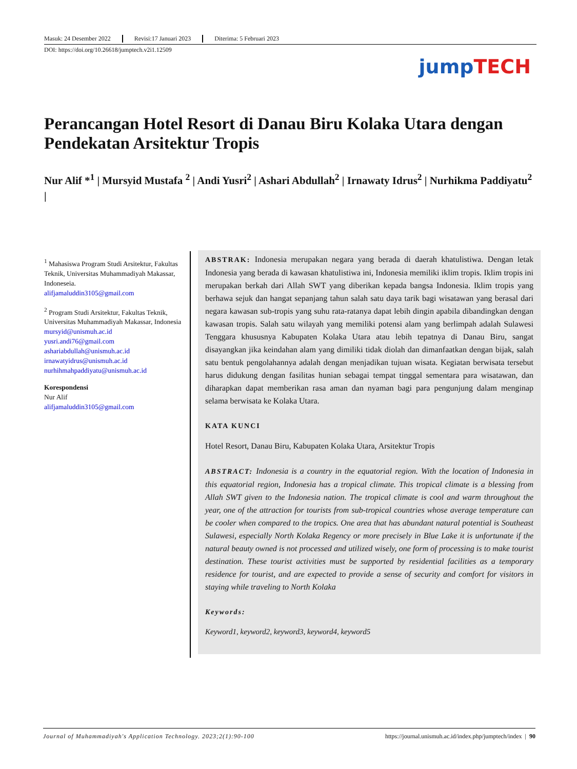Masuk: 24 Desember 2022 Revisi:17 Januari 2023 Diterima: 5 Februari 2023
DOI: https://doi.org/10.26618/jumptech.v2i1.12509
jump TECH
Perancangan Hotel Resort di Danau Biru Kolaka Utara dengan Pendekatan Arsitektur Tropis
Nur Alif *<sup>1</sup> | Mursyid Mustafa <sup>2</sup> | Andi Yusri<sup>2</sup> | Ashari Abdullah<sup>2</sup> | Irnawaty Idrus<sup>2</sup> | Nurhikma Paddiyatu<sup>2</sup> |
<sup>1</sup> Mahasiswa Program Studi Arsitektur, Fakultas Teknik, Universitas Muhammadiyah Makassar, Indoneseia.
alifjamaluddin3105@gmail.com
<sup>2</sup> Program Studi Arsitektur, Fakultas Teknik, Universitas Muhammadiyah Makassar, Indonesia
mursyid@unismuh.ac.id
yusri.andi76@gmail.com
ashariabdullah@unismuh.ac.id
irnawatyidrus@unismuh.ac.id
nurhihmahpaddiyatu@unismuh.ac.id
Korespondensi
Nur Alif
alifjamaluddin3105@gmail.com
ABSTRAK: Indonesia merupakan negara yang berada di daerah khatulistiwa. Dengan letak Indonesia yang berada di kawasan khatulistiwa ini, Indonesia memiliki iklim tropis. Iklim tropis ini merupakan berkah dari Allah SWT yang diberikan kepada bangsa Indonesia. Iklim tropis yang berhawa sejuk dan hangat sepanjang tahun salah satu daya tarik bagi wisatawan yang berasal dari negara kawasan sub-tropis yang suhu rata-ratanya dapat lebih dingin apabila dibandingkan dengan kawasan tropis. Salah satu wilayah yang memiliki potensi alam yang berlimpah adalah Sulawesi Tenggara khususnya Kabupaten Kolaka Utara atau lebih tepatnya di Danau Biru, sangat disayangkan jika keindahan alam yang dimiliki tidak diolah dan dimanfaatkan dengan bijak, salah satu bentuk pengolahannya adalah dengan menjadikan tujuan wisata. Kegiatan berwisata tersebut harus didukung dengan fasilitas hunian sebagai tempat tinggal sementara para wisatawan, dan diharapkan dapat memberikan rasa aman dan nyaman bagi para pengunjung dalam menginap selama berwisata ke Kolaka Utara.
KATA KUNCI
Hotel Resort, Danau Biru, Kabupaten Kolaka Utara, Arsitektur Tropis
ABSTRACT: Indonesia is a country in the equatorial region. With the location of Indonesia in this equatorial region, Indonesia has a tropical climate. This tropical climate is a blessing from Allah SWT given to the Indonesia nation. The tropical climate is cool and warm throughout the year, one of the attraction for tourists from sub-tropical countries whose average temperature can be cooler when compared to the tropics. One area that has abundant natural potential is Southeast Sulawesi, especially North Kolaka Regency or more precisely in Blue Lake it is unfortunate if the natural beauty owned is not processed and utilized wisely, one form of processing is to make tourist destination. These tourist activities must be supported by residential facilities as a temporary residence for tourist, and are expected to provide a sense of security and comfort for visitors in staying while traveling to North Kolaka
Keywords:
Keyword1, keyword2, keyword3, keyword4, keyword5
Journal of Muhammadiyah's Application Technology. 2023;2(1):90-100 https://journal.unismuh.ac.id/index.php/jumptech/index | 90